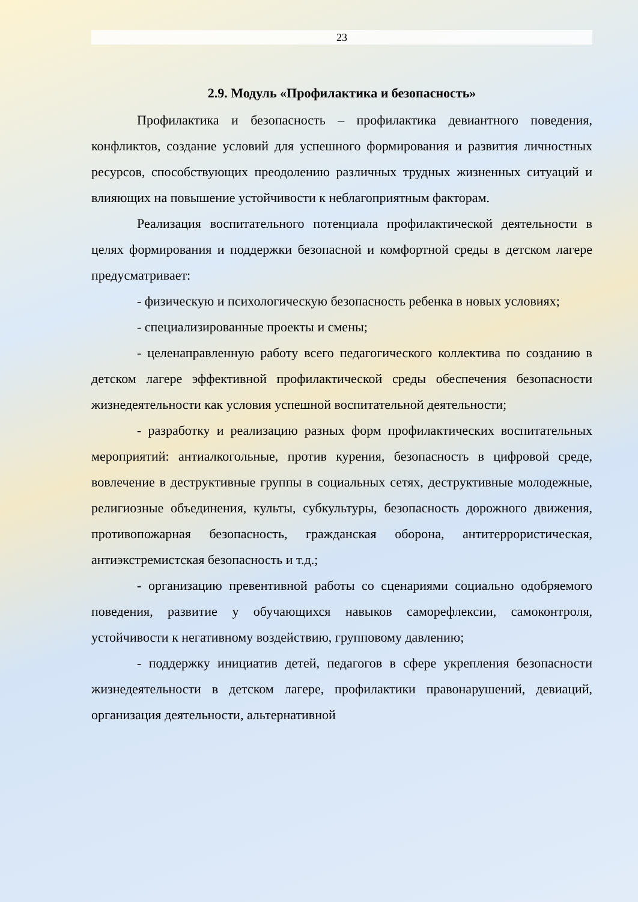23
2.9. Модуль «Профилактика и безопасность»
Профилактика и безопасность – профилактика девиантного поведения, конфликтов, создание условий для успешного формирования и развития личностных ресурсов, способствующих преодолению различных трудных жизненных ситуаций и влияющих на повышение устойчивости к неблагоприятным факторам.
Реализация воспитательного потенциала профилактической деятельности в целях формирования и поддержки безопасной и комфортной среды в детском лагере предусматривает:
- физическую и психологическую безопасность ребенка в новых условиях;
- специализированные проекты и смены;
- целенаправленную работу всего педагогического коллектива по созданию в детском лагере эффективной профилактической среды обеспечения безопасности жизнедеятельности как условия успешной воспитательной деятельности;
- разработку и реализацию разных форм профилактических воспитательных мероприятий: антиалкогольные, против курения, безопасность в цифровой среде, вовлечение в деструктивные группы в социальных сетях, деструктивные молодежные, религиозные объединения, культы, субкультуры, безопасность дорожного движения, противопожарная безопасность, гражданская оборона, антитеррористическая, антиэкстремистская безопасность и т.д.;
- организацию превентивной работы со сценариями социально одобряемого поведения, развитие у обучающихся навыков саморефлексии, самоконтроля, устойчивости к негативному воздействию, групповому давлению;
- поддержку инициатив детей, педагогов в сфере укрепления безопасности жизнедеятельности в детском лагере, профилактики правонарушений, девиаций, организация деятельности, альтернативной